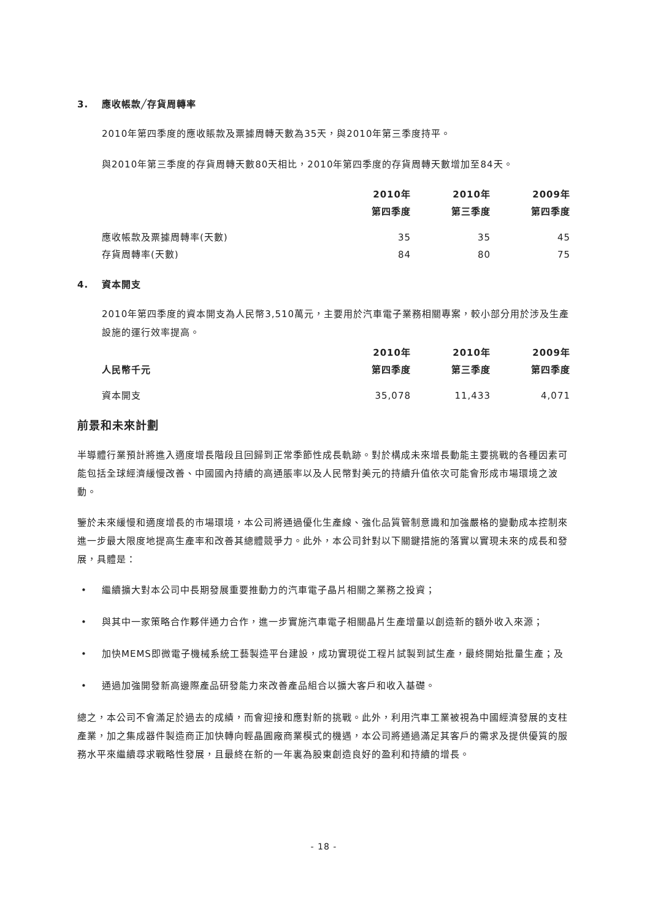3. 應收帳款╱存貨周轉率
2010年第四季度的應收賬款及票據周轉天數為35天，與2010年第三季度持平。
與2010年第三季度的存貨周轉天數80天相比，2010年第四季度的存貨周轉天數增加至84天。
| | 2010年 | 2010年 | 2009年 |
| --- | --- | --- | --- |
| | 第四季度 | 第三季度 | 第四季度 |
| 應收帳款及票據周轉率(天數) | 35 | 35 | 45 |
| 存貨周轉率(天數) | 84 | 80 | 75 |
4. 資本開支
2010年第四季度的資本開支為人民幣3,510萬元，主要用於汽車電子業務相關專案，較小部分用於涉及生產設施的運行效率提高。
| | 2010年 | 2010年 | 2009年 |
| --- | --- | --- | --- |
| 人民幣千元 | 第四季度 | 第三季度 | 第四季度 |
| 資本開支 | 35,078 | 11,433 | 4,071 |
前景和未來計劃
半導體行業預計將進入適度增長階段且回歸到正常季節性成長軌跡。對於構成未來增長動能主要挑戰的各種因素可能包括全球經濟緩慢改善、中國國內持續的高通脹率以及人民幣對美元的持續升值依次可能會形成市場環境之波動。
鑒於未來緩慢和適度增長的市場環境，本公司將通過優化生產線、強化品質管制意識和加強嚴格的變動成本控制來進一步最大限度地提高生產率和改善其總體競爭力。此外，本公司針對以下關鍵措施的落實以實現未來的成長和發展，具體是：
• 繼續擴大對本公司中長期發展重要推動力的汽車電子晶片相關之業務之投資；
• 與其中一家策略合作夥伴通力合作，進一步實施汽車電子相關晶片生產增量以創造新的額外收入來源；
• 加快MEMS即微電子機械系統工藝製造平台建設，成功實現從工程片試製到試生產，最終開始批量生產；及
• 通過加強開發新高邊際產品研發能力來改善產品組合以擴大客戶和收入基礎。
總之，本公司不會滿足於過去的成績，而會迎接和應對新的挑戰。此外，利用汽車工業被視為中國經濟發展的支柱產業，加之集成器件製造商正加快轉向輕晶圓廠商業模式的機遇，本公司將通過滿足其客戶的需求及提供優質的服務水平來繼續尋求戰略性發展，且最終在新的一年裏為股東創造良好的盈利和持續的增長。
- 18 -